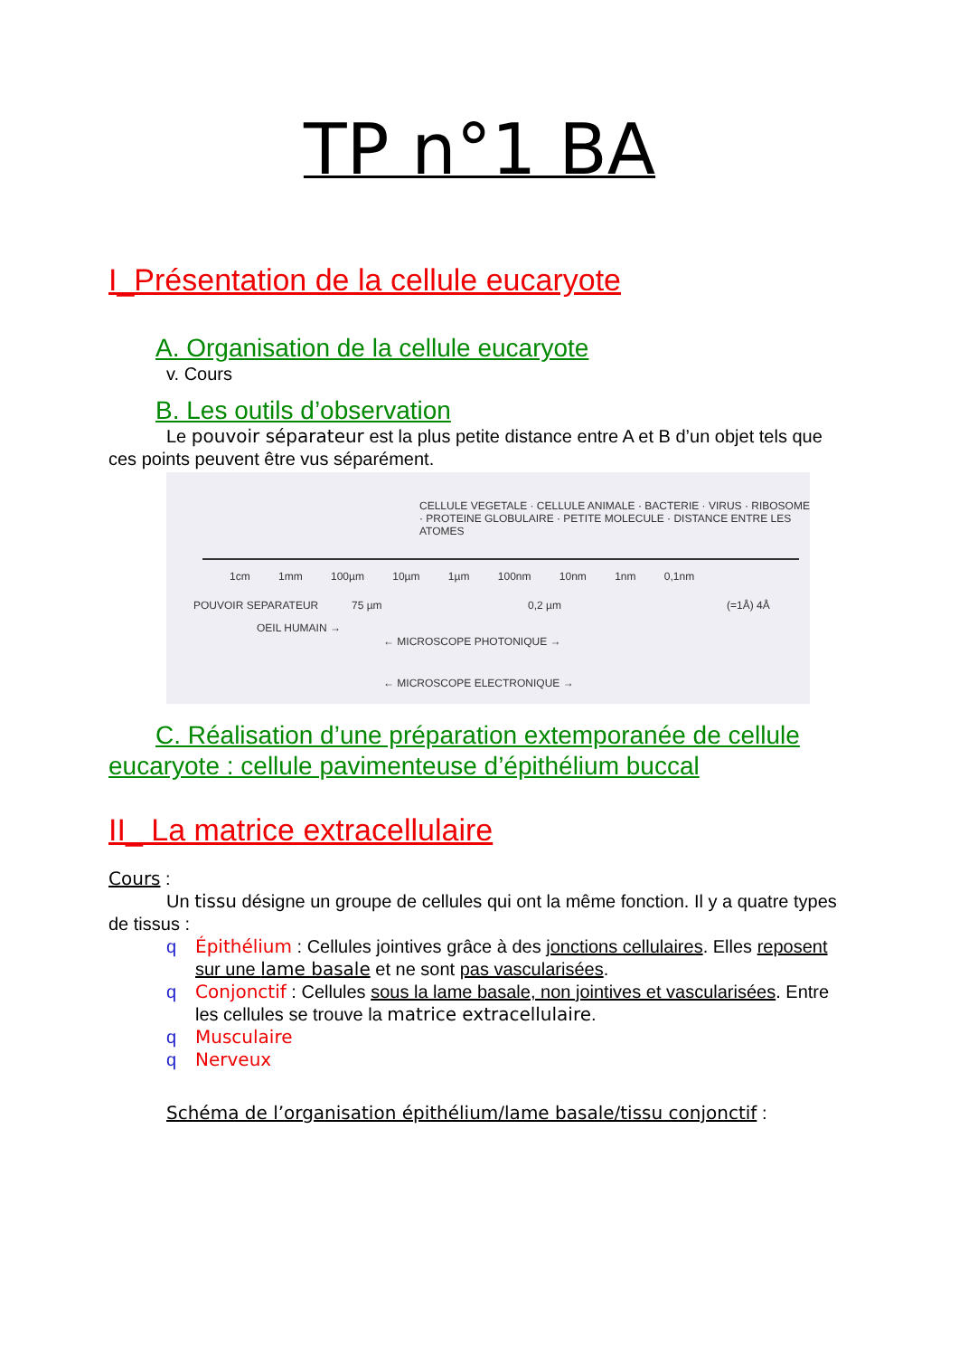TP n°1 BA
I_Présentation de la cellule eucaryote
A. Organisation de la cellule eucaryote
v. Cours
B. Les outils d’observation
Le pouvoir séparateur est la plus petite distance entre A et B d’un objet tels que ces points peuvent être vus séparément.
CELLULE VEGETALE · CELLULE ANIMALE · BACTERIE · VIRUS · RIBOSOME · PROTEINE GLOBULAIRE · PETITE MOLECULE · DISTANCE ENTRE LES ATOMES
1cm 1mm 100µm 10µm 1µm 100nm 10nm 1nm 0,1nm
POUVOIR SEPARATEUR 75 µm 0,2 µm (=1Å) 4Å
OEIL HUMAIN →
← MICROSCOPE PHOTONIQUE →
← MICROSCOPE ELECTRONIQUE →
C. Réalisation d’une préparation extemporanée de cellule eucaryote : cellule pavimenteuse d’épithélium buccal
II_ La matrice extracellulaire
Cours :
Un tissu désigne un groupe de cellules qui ont la même fonction. Il y a quatre types de tissus :
q Épithélium : Cellules jointives grâce à des jonctions cellulaires. Elles reposent sur une lame basale et ne sont pas vascularisées.
q Conjonctif : Cellules sous la lame basale, non jointives et vascularisées. Entre les cellules se trouve la matrice extracellulaire.
q Musculaire
q Nerveux
Schéma de l’organisation épithélium/lame basale/tissu conjonctif :